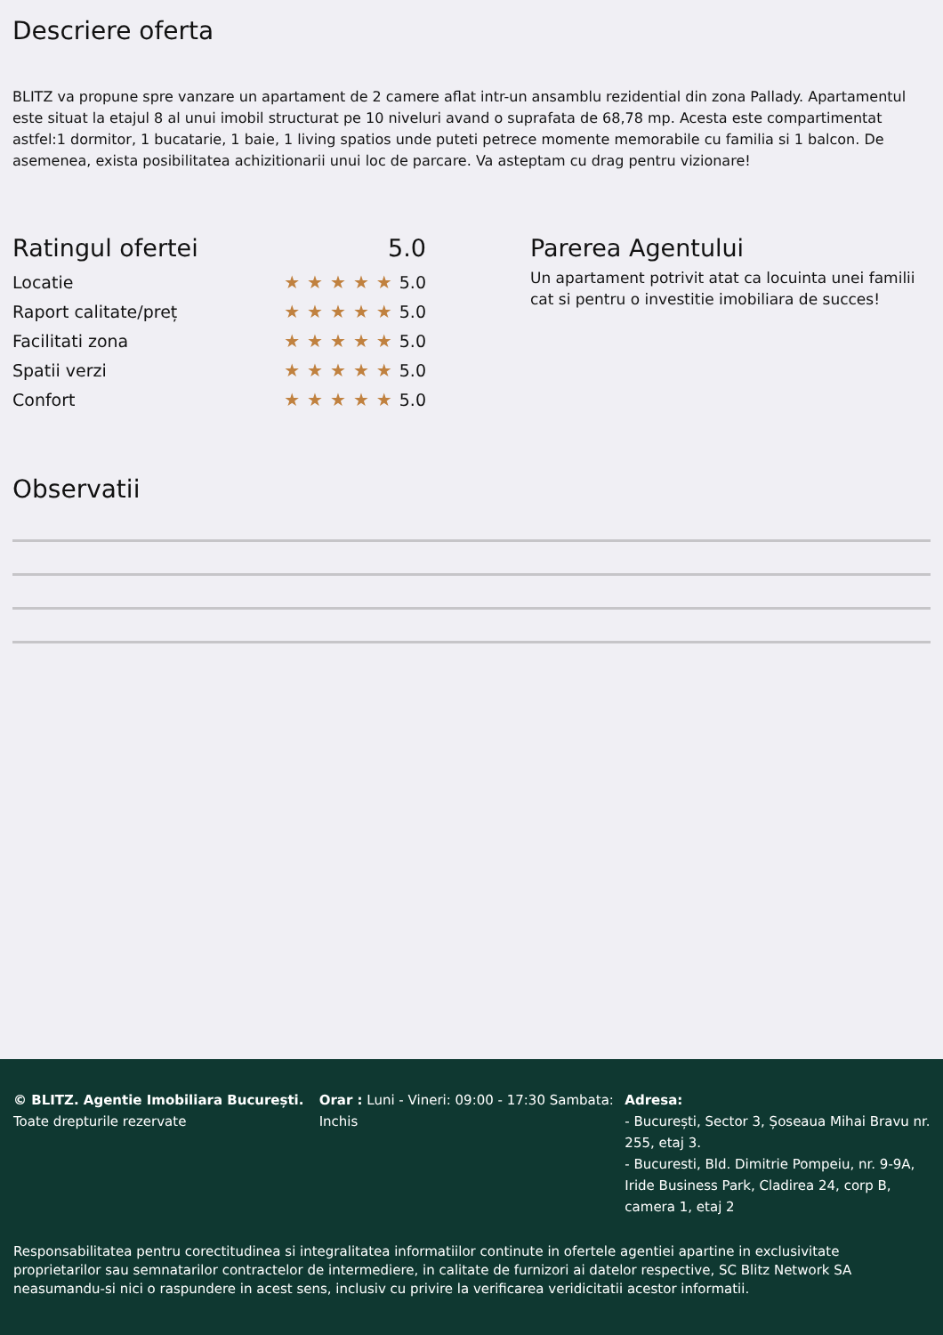Descriere oferta
BLITZ va propune spre vanzare un apartament de 2 camere aflat intr-un ansamblu rezidential din zona Pallady. Apartamentul este situat la etajul 8 al unui imobil structurat pe 10 niveluri avand o suprafata de 68,78 mp. Acesta este compartimentat astfel:1 dormitor, 1 bucatarie, 1 baie, 1 living spatios unde puteti petrece momente memorabile cu familia si 1 balcon. De asemenea, exista posibilitatea achizitionarii unui loc de parcare. Va asteptam cu drag pentru vizionare!
Ratingul ofertei 5.0
Locatie ★★★★★5.0
Raport calitate/preț ★★★★★5.0
Facilitati zona ★★★★★5.0
Spatii verzi ★★★★★5.0
Confort ★★★★★5.0
Parerea Agentului
Un apartament potrivit atat ca locuinta unei familii cat si pentru o investitie imobiliara de succes!
Observatii
© BLITZ. Agentie Imobiliara București.
Toate drepturile rezervate
Orar : Luni - Vineri: 09:00 - 17:30 Sambata: Inchis
Adresa:
- București, Sector 3, Șoseaua Mihai Bravu nr. 255, etaj 3.
- Bucuresti, Bld. Dimitrie Pompeiu, nr. 9-9A, Iride Business Park, Cladirea 24, corp B, camera 1, etaj 2
Responsabilitatea pentru corectitudinea si integralitatea informatiilor continute in ofertele agentiei apartine in exclusivitate proprietarilor sau semnatarilor contractelor de intermediere, in calitate de furnizori ai datelor respective, SC Blitz Network SA neasumandu-si nici o raspundere in acest sens, inclusiv cu privire la verificarea veridicitatii acestor informatii.